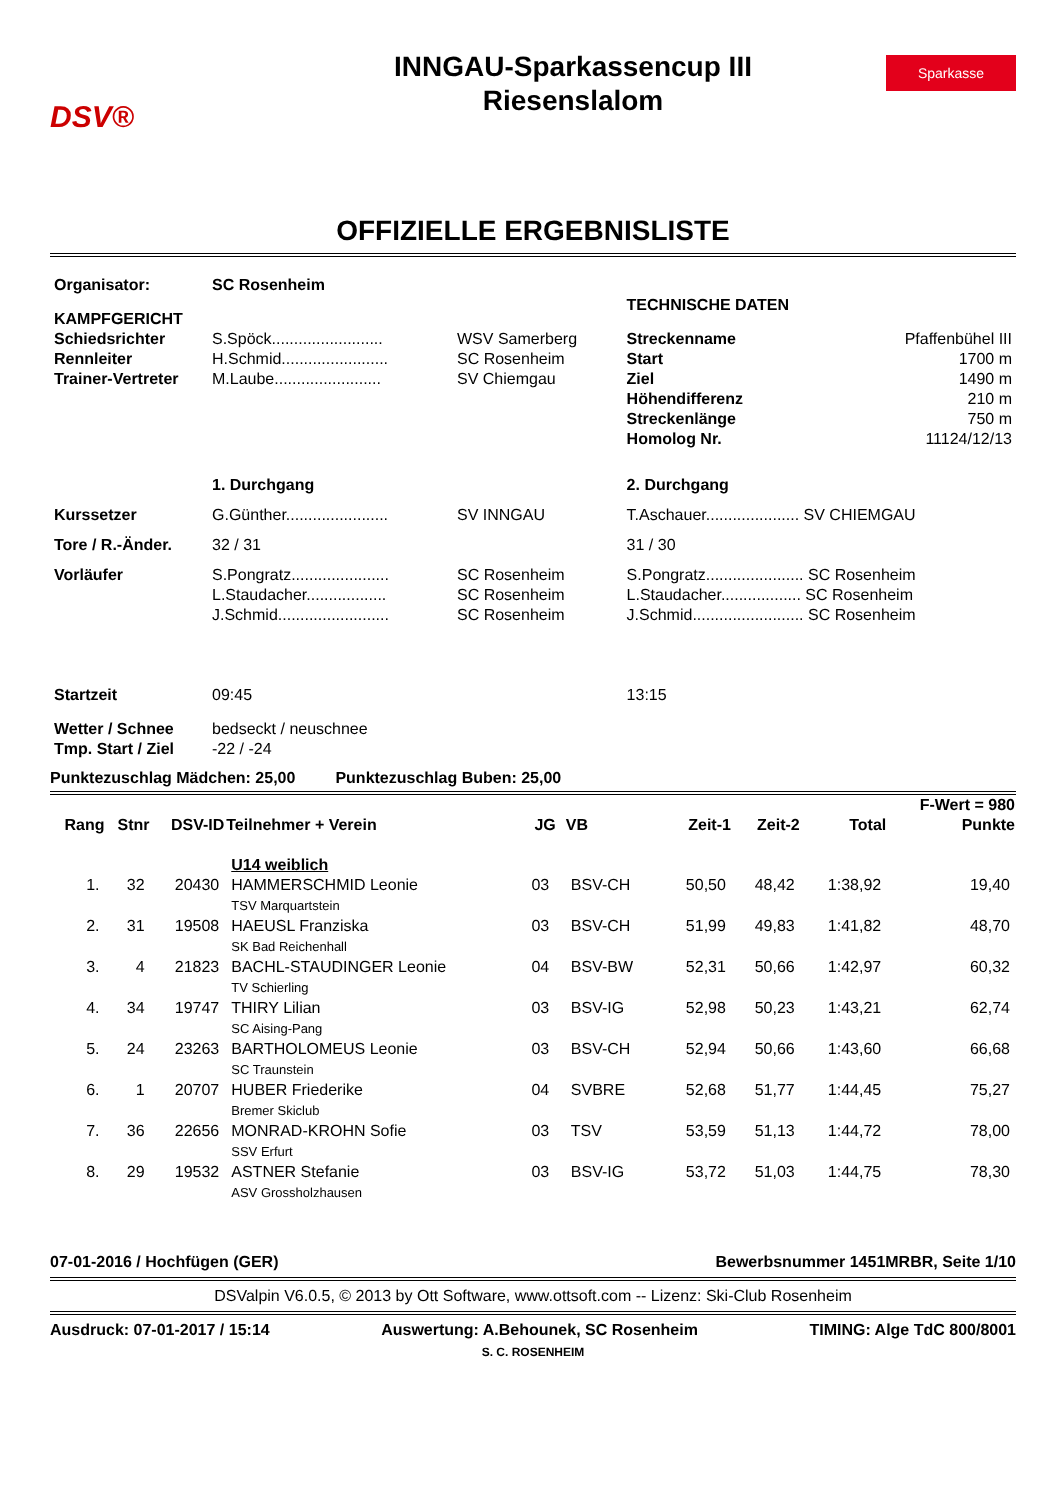DSV®
INNGAU-Sparkassencup III
Riesenslalom
Sparkasse
OFFIZIELLE ERGEBNISLISTE
| Organisator: | SC Rosenheim | | | |
| KAMPFGERICHT | | | TECHNISCHE DATEN | |
| Schiedsrichter | S.Spöck......................... | WSV Samerberg | Streckenname | Pfaffenbühel III |
| Rennleiter | H.Schmid........................ | SC Rosenheim | Start | 1700 m |
| Trainer-Vertreter | M.Laube........................ | SV Chiemgau | Ziel | 1490 m |
| | | | Höhendifferenz | 210 m |
| | | | Streckenlänge | 750 m |
| | | | Homolog Nr. | 11124/12/13 |
| | 1. Durchgang | | 2. Durchgang | |
| Kurssetzer | G.Günther....................... | SV INNGAU | T.Aschauer..................... SV CHIEMGAU | |
| Tore / R.-Änder. | 32 / 31 | | 31 / 30 | |
| Vorläufer | S.Pongratz...................... | SC Rosenheim | S.Pongratz...................... SC Rosenheim | |
| | L.Staudacher.................. | SC Rosenheim | L.Staudacher.................. SC Rosenheim | |
| | J.Schmid......................... | SC Rosenheim | J.Schmid......................... SC Rosenheim | |
| Startzeit | 09:45 | | 13:15 | |
| Wetter / Schnee | bedseckt / neuschnee | | | |
| Tmp. Start / Ziel | -22 / -24 | | | |
Punktezuschlag Mädchen: 25,00 Punktezuschlag Buben: 25,00
| | | | | | | | | | F-Wert = 980 |
| --- | --- | --- | --- | --- | --- | --- | --- | --- | --- |
| Rang | Stnr | DSV-ID | Teilnehmer + Verein | JG | VB | Zeit-1 | Zeit-2 | Total | Punkte |
| | | | U14 weiblich | | | | | | |
| 1. | 32 | 20430 | HAMMERSCHMID Leonie TSV Marquartstein | 03 | BSV-CH | 50,50 | 48,42 | 1:38,92 | 19,40 |
| 2. | 31 | 19508 | HAEUSL Franziska SK Bad Reichenhall | 03 | BSV-CH | 51,99 | 49,83 | 1:41,82 | 48,70 |
| 3. | 4 | 21823 | BACHL-STAUDINGER Leonie TV Schierling | 04 | BSV-BW | 52,31 | 50,66 | 1:42,97 | 60,32 |
| 4. | 34 | 19747 | THIRY Lilian SC Aising-Pang | 03 | BSV-IG | 52,98 | 50,23 | 1:43,21 | 62,74 |
| 5. | 24 | 23263 | BARTHOLOMEUS Leonie SC Traunstein | 03 | BSV-CH | 52,94 | 50,66 | 1:43,60 | 66,68 |
| 6. | 1 | 20707 | HUBER Friederike Bremer Skiclub | 04 | SVBRE | 52,68 | 51,77 | 1:44,45 | 75,27 |
| 7. | 36 | 22656 | MONRAD-KROHN Sofie SSV Erfurt | 03 | TSV | 53,59 | 51,13 | 1:44,72 | 78,00 |
| 8. | 29 | 19532 | ASTNER Stefanie ASV Grossholzhausen | 03 | BSV-IG | 53,72 | 51,03 | 1:44,75 | 78,30 |
07-01-2016 / Hochfügen (GER) Bewerbsnummer 1451MRBR, Seite 1/10
DSValpin V6.0.5, © 2013 by Ott Software, www.ottsoft.com -- Lizenz: Ski-Club Rosenheim
Ausdruck: 07-01-2017 / 15:14 Auswertung: A.Behounek, SC Rosenheim TIMING: Alge TdC 800/8001
S. C. ROSENHEIM